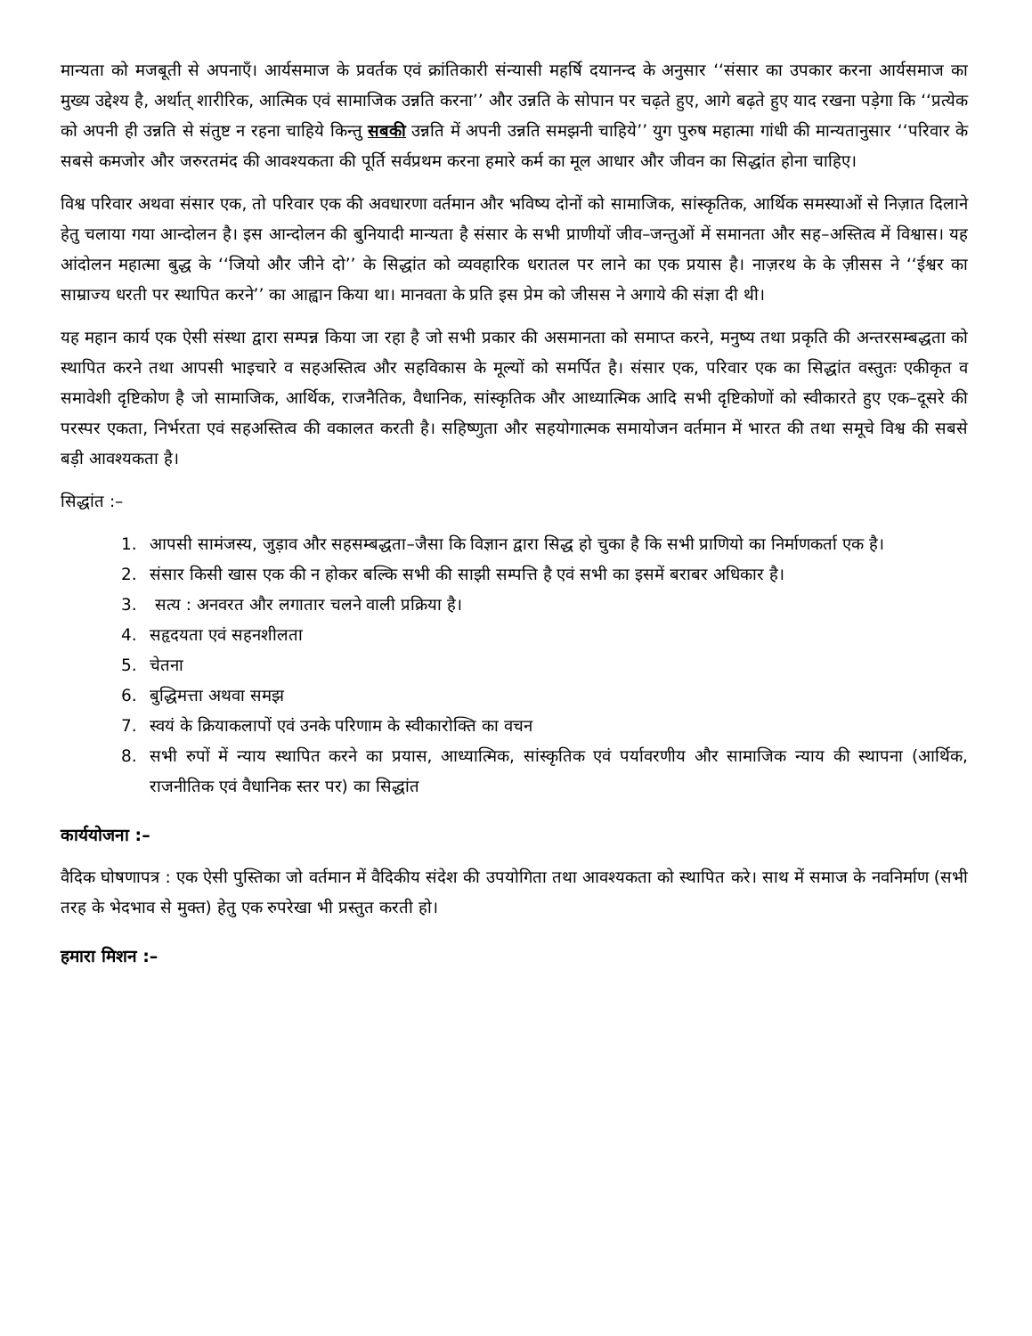मान्यता को मजबूती से अपनाएँ। आर्यसमाज के प्रवर्तक एवं क्रांतिकारी संन्यासी महर्षि दयानन्द के अनुसार ‘‘संसार का उपकार करना आर्यसमाज का मुख्य उद्देश्य है, अर्थात् शारीरिक, आत्मिक एवं सामाजिक उन्नति करना’’ और उन्नति के सोपान पर चढ़ते हुए, आगे बढ़ते हुए याद रखना पड़ेगा कि ‘‘प्रत्येक को अपनी ही उन्नति से संतुष्ट न रहना चाहिये किन्तु सबकी उन्नति में अपनी उन्नति समझनी चाहिये’’ युग पुरुष महात्मा गांधी की मान्यतानुसार ‘‘परिवार के सबसे कमजोर और जरुरतमंद की आवश्यकता की पूर्ति सर्वप्रथम करना हमारे कर्म का मूल आधार और जीवन का सिद्धांत होना चाहिए।
विश्व परिवार अथवा संसार एक, तो परिवार एक की अवधारणा वर्तमान और भविष्य दोनों को सामाजिक, सांस्कृतिक, आर्थिक समस्याओं से निज़ात दिलाने हेतु चलाया गया आन्दोलन है। इस आन्दोलन की बुनियादी मान्यता है संसार के सभी प्राणीयों जीव–जन्तुओं में समानता और सह–अस्तित्व में विश्वास। यह आंदोलन महात्मा बुद्ध के ‘‘जियो और जीने दो’’ के सिद्धांत को व्यवहारिक धरातल पर लाने का एक प्रयास है। नाज़रथ के के ज़ीसस ने ‘‘ईश्वर का साम्राज्य धरती पर स्थापित करने’’ का आह्वान किया था। मानवता के प्रति इस प्रेम को जीसस ने अगाये की संज्ञा दी थी।
यह महान कार्य एक ऐसी संस्था द्वारा सम्पन्न किया जा रहा है जो सभी प्रकार की असमानता को समाप्त करने, मनुष्य तथा प्रकृति की अन्तरसम्बद्धता को स्थापित करने तथा आपसी भाइचारे व सहअस्तित्व और सहविकास के मूल्यों को समर्पित है। संसार एक, परिवार एक का सिद्धांत वस्तुतः एकीकृत व समावेशी दृष्टिकोण है जो सामाजिक, आर्थिक, राजनैतिक, वैधानिक, सांस्कृतिक और आध्यात्मिक आदि सभी दृष्टिकोणों को स्वीकारते हुए एक–दूसरे की परस्पर एकता, निर्भरता एवं सहअस्तित्व की वकालत करती है। सहिष्णुता और सहयोगात्मक समायोजन वर्तमान में भारत की तथा समूचे विश्व की सबसे बड़ी आवश्यकता है।
सिद्धांत :–
1. आपसी सामंजस्य, जुड़ाव और सहसम्बद्धता–जैसा कि विज्ञान द्वारा सिद्ध हो चुका है कि सभी प्राणियो का निर्माणकर्ता एक है।
2. संसार किसी खास एक की न होकर बल्कि सभी की साझी सम्पत्ति है एवं सभी का इसमें बराबर अधिकार है।
3. सत्य : अनवरत और लगातार चलने वाली प्रक्रिया है।
4. सहृदयता एवं सहनशीलता
5. चेतना
6. बुद्धिमत्ता अथवा समझ
7. स्वयं के क्रियाकलापों एवं उनके परिणाम के स्वीकारोक्ति का वचन
8. सभी रुपों में न्याय स्थापित करने का प्रयास, आध्यात्मिक, सांस्कृतिक एवं पर्यावरणीय और सामाजिक न्याय की स्थापना (आर्थिक, राजनीतिक एवं वैधानिक स्तर पर) का सिद्धांत
कार्ययोजना :–
वैदिक घोषणापत्र : एक ऐसी पुस्तिका जो वर्तमान में वैदिकीय संदेश की उपयोगिता तथा आवश्यकता को स्थापित करे। साथ में समाज के नवनिर्माण (सभी तरह के भेदभाव से मुक्त) हेतु एक रुपरेखा भी प्रस्तुत करती हो।
हमारा मिशन :–